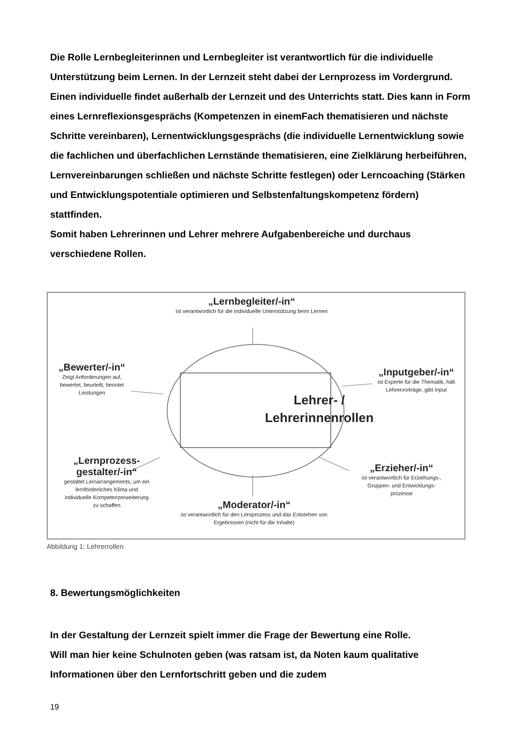Die Rolle Lernbegleiterinnen und Lernbegleiter ist verantwortlich für die individuelle Unterstützung beim Lernen. In der Lernzeit steht dabei der Lernprozess im Vordergrund. Einen individuelle findet außerhalb der Lernzeit und des Unterrichts statt. Dies kann in Form eines Lernreflexionsgesprächs (Kompetenzen in einemFach thematisieren und nächste Schritte vereinbaren), Lernentwicklungsgesprächs (die individuelle Lernentwicklung sowie die fachlichen und überfachlichen Lernstände thematisieren, eine Zielklärung herbeiführen, Lernvereinbarungen schließen und nächste Schritte festlegen) oder Lerncoaching (Stärken und Entwicklungspotentiale optimieren und Selbstenfaltungskompetenz fördern) stattfinden.
Somit haben Lehrerinnen und Lehrer mehrere Aufgabenbereiche und durchaus verschiedene Rollen.
„Lernbegleiter/-in“ist verantwortlich für die individuelle Unterstützung beim Lernen
„Bewerter/-in“Zeigt Anforderungen auf, bewertet, beurteilt, benotet Leistungen
„Inputgeber/-in“ist Experte für die Thematik, hält Lehrervorträge, gibt Input
Lehrer- /
Lehrerinnenrollen
„Lernprozess-
gestalter/-in“gestaltet Lernarrangements, um ein lernförderliches Klima und individuelle Kompetenzerweiterung zu schaffen
„Erzieher/-in“ist verantwortlich für Erziehungs-, Gruppen- und Entwicklungs-prozesse
„Moderator/-in“ist verantwortlich für den Lernprozess und das Entstehen von Ergebnissen (nicht für die Inhalte)
Abbildung 1: Lehrerrollen
8. Bewertungsmöglichkeiten
In der Gestaltung der Lernzeit spielt immer die Frage der Bewertung eine Rolle.
Will man hier keine Schulnoten geben (was ratsam ist, da Noten kaum qualitative Informationen über den Lernfortschritt geben und die zudem
19